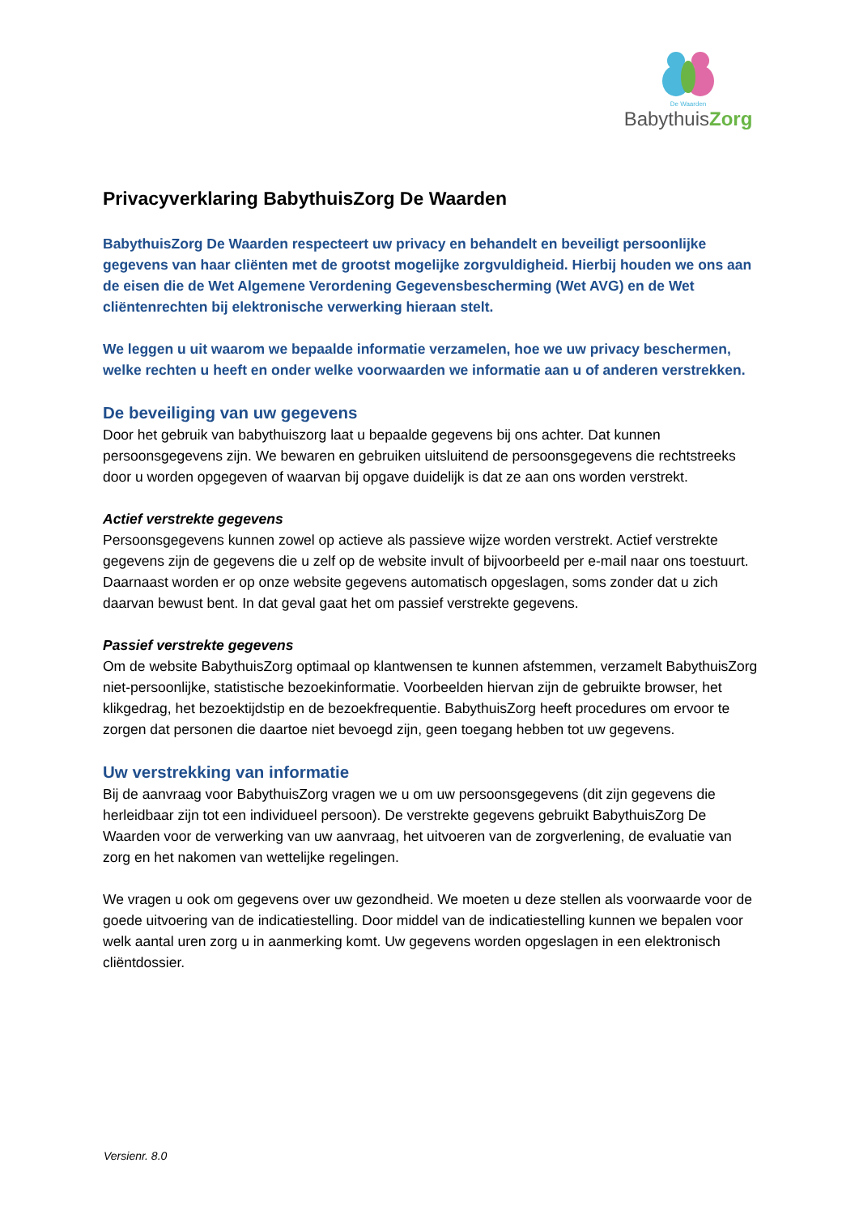De Waarden
BabythuisZorg
Privacyverklaring BabythuisZorg De Waarden
BabythuisZorg De Waarden respecteert uw privacy en behandelt en beveiligt persoonlijke gegevens van haar cliënten met de grootst mogelijke zorgvuldigheid. Hierbij houden we ons aan de eisen die de Wet Algemene Verordening Gegevensbescherming (Wet AVG) en de Wet cliëntenrechten bij elektronische verwerking hieraan stelt.
We leggen u uit waarom we bepaalde informatie verzamelen, hoe we uw privacy beschermen, welke rechten u heeft en onder welke voorwaarden we informatie aan u of anderen verstrekken.
De beveiliging van uw gegevens
Door het gebruik van babythuiszorg laat u bepaalde gegevens bij ons achter. Dat kunnen persoonsgegevens zijn. We bewaren en gebruiken uitsluitend de persoonsgegevens die rechtstreeks door u worden opgegeven of waarvan bij opgave duidelijk is dat ze aan ons worden verstrekt.
Actief verstrekte gegevens
Persoonsgegevens kunnen zowel op actieve als passieve wijze worden verstrekt. Actief verstrekte gegevens zijn de gegevens die u zelf op de website invult of bijvoorbeeld per e-mail naar ons toestuurt. Daarnaast worden er op onze website gegevens automatisch opgeslagen, soms zonder dat u zich daarvan bewust bent. In dat geval gaat het om passief verstrekte gegevens.
Passief verstrekte gegevens
Om de website BabythuisZorg optimaal op klantwensen te kunnen afstemmen, verzamelt BabythuisZorg niet-persoonlijke, statistische bezoekinformatie. Voorbeelden hiervan zijn de gebruikte browser, het klikgedrag, het bezoektijdstip en de bezoekfrequentie. BabythuisZorg heeft procedures om ervoor te zorgen dat personen die daartoe niet bevoegd zijn, geen toegang hebben tot uw gegevens.
Uw verstrekking van informatie
Bij de aanvraag voor BabythuisZorg vragen we u om uw persoonsgegevens (dit zijn gegevens die herleidbaar zijn tot een individueel persoon). De verstrekte gegevens gebruikt BabythuisZorg De Waarden voor de verwerking van uw aanvraag, het uitvoeren van de zorgverlening, de evaluatie van zorg en het nakomen van wettelijke regelingen.
We vragen u ook om gegevens over uw gezondheid. We moeten u deze stellen als voorwaarde voor de goede uitvoering van de indicatiestelling. Door middel van de indicatiestelling kunnen we bepalen voor welk aantal uren zorg u in aanmerking komt. Uw gegevens worden opgeslagen in een elektronisch cliëntdossier.
Versienr. 8.0